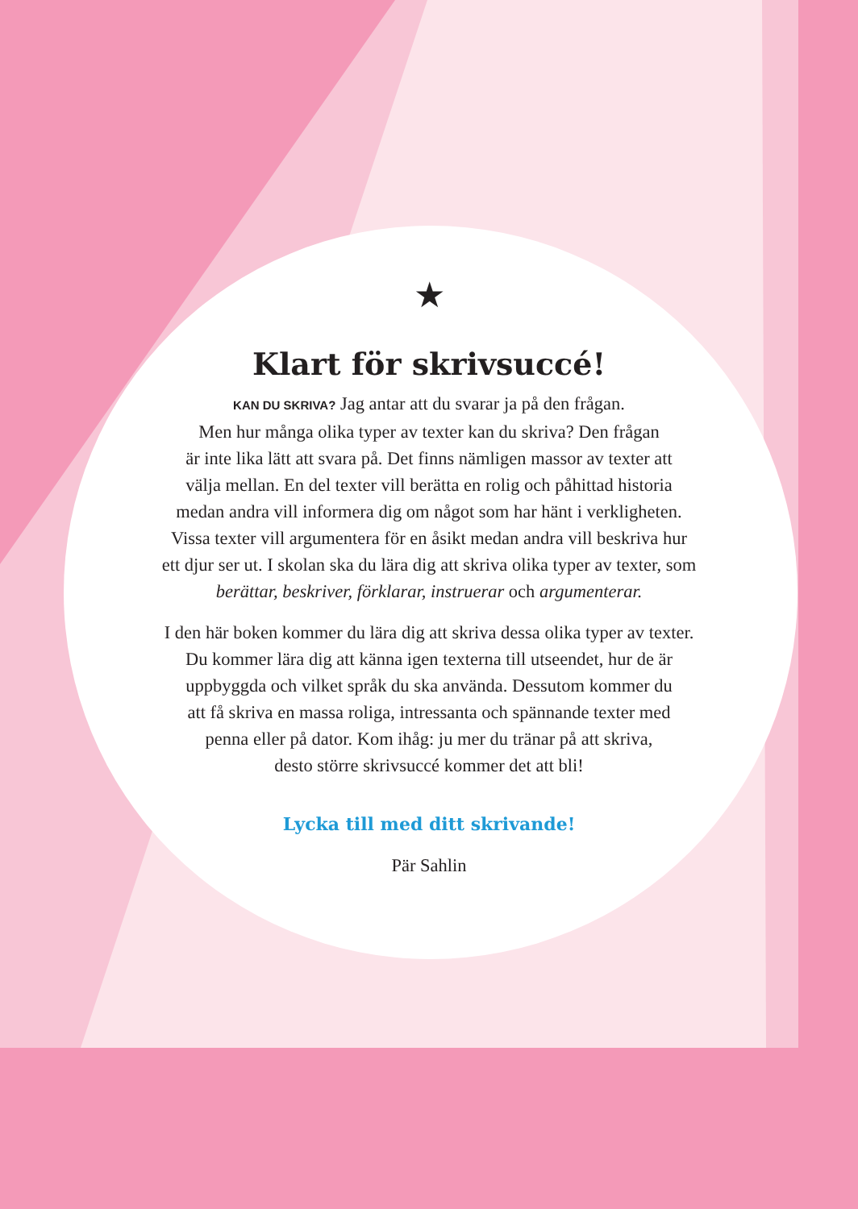★
Klart för skrivsuccé!
KAN DU SKRIVA? Jag antar att du svarar ja på den frågan.
Men hur många olika typer av texter kan du skriva? Den frågan
är inte lika lätt att svara på. Det finns nämligen massor av texter att
välja mellan. En del texter vill berätta en rolig och påhittad historia
medan andra vill informera dig om något som har hänt i verkligheten.
Vissa texter vill argumentera för en åsikt medan andra vill beskriva hur
ett djur ser ut. I skolan ska du lära dig att skriva olika typer av texter, som
berättar, beskriver, förklarar, instruerar och argumenterar.
I den här boken kommer du lära dig att skriva dessa olika typer av texter.
Du kommer lära dig att känna igen texterna till utseendet, hur de är
uppbyggda och vilket språk du ska använda. Dessutom kommer du
att få skriva en massa roliga, intressanta och spännande texter med
penna eller på dator. Kom ihåg: ju mer du tränar på att skriva,
desto större skrivsuccé kommer det att bli!
Lycka till med ditt skrivande!
Pär Sahlin